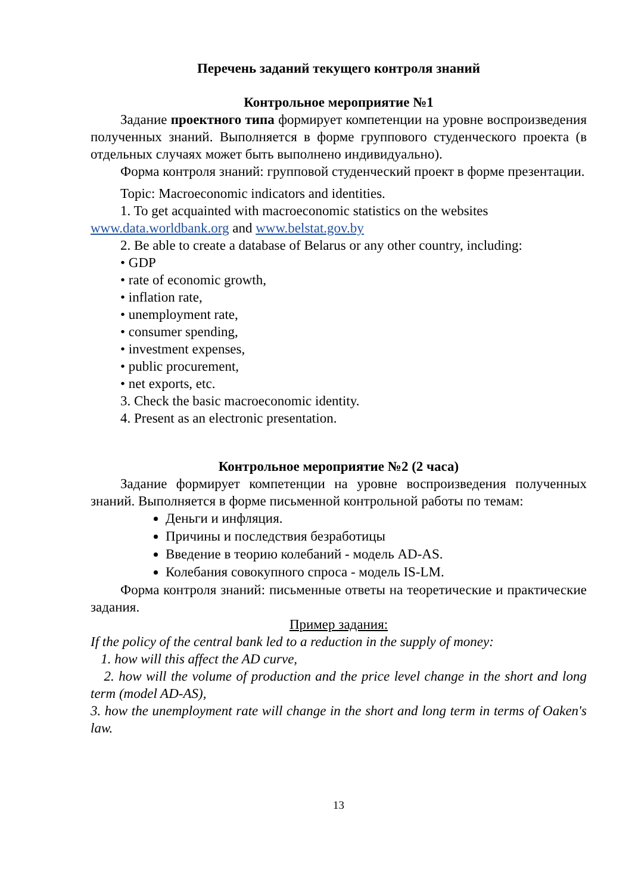Перечень заданий текущего контроля знаний
Контрольное мероприятие №1
Задание проектного типа формирует компетенции на уровне воспроизведения полученных знаний. Выполняется в форме группового студенческого проекта (в отдельных случаях может быть выполнено индивидуально).
Форма контроля знаний: групповой студенческий проект в форме презентации.
Topic: Macroeconomic indicators and identities.
1. To get acquainted with macroeconomic statistics on the websites
www.data.worldbank.org and www.belstat.gov.by
2. Be able to create a database of Belarus or any other country, including:
• GDP
• rate of economic growth,
• inflation rate,
• unemployment rate,
• consumer spending,
• investment expenses,
• public procurement,
• net exports, etc.
3. Check the basic macroeconomic identity.
4. Present as an electronic presentation.
Контрольное мероприятие №2 (2 часа)
Задание формирует компетенции на уровне воспроизведения полученных знаний. Выполняется в форме письменной контрольной работы по темам:
Деньги и инфляция.
Причины и последствия безработицы
Введение в теорию колебаний - модель AD-AS.
Колебания совокупного спроса - модель IS-LM.
Форма контроля знаний: письменные ответы на теоретические и практические задания.
Пример задания:
If the policy of the central bank led to a reduction in the supply of money:
1. how will this affect the AD curve,
2. how will the volume of production and the price level change in the short and long term (model AD-AS),
3. how the unemployment rate will change in the short and long term in terms of Oaken's law.
13